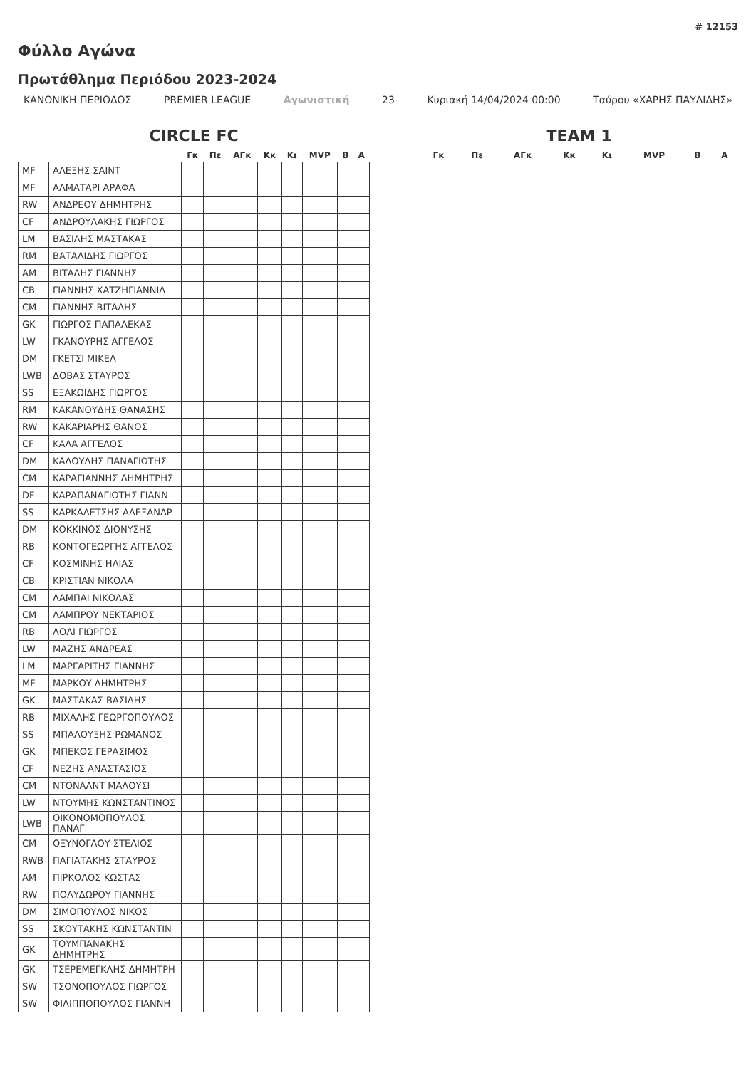# 12153
Φύλλο Αγώνα
Πρωτάθλημα Περιόδου 2023-2024
ΚΑΝΟΝΙΚΗ ΠΕΡΙΟΔΟΣ PREMIER LEAGUE Αγωνιστική 23 Κυριακή 14/04/2024 00:00 Ταύρου «ΧΑΡΗΣ ΠΑΥΛΙΔΗΣ»
CIRCLE FC
| | | Γκ | Πε | ΑΓκ | Κκ | Κι | MVP | Β | Α |
| --- | --- | --- | --- | --- | --- | --- | --- | --- | --- |
| MF | ΑΛΕΞΗΣ ΣΑΙΝΤ | | | | | | | | |
| MF | ΑΛΜΑΤΑΡΙ ΑΡΑΦΑ | | | | | | | | |
| RW | ΑΝΔΡΕΟΥ ΔΗΜΗΤΡΗΣ | | | | | | | | |
| CF | ΑΝΔΡΟΥΛΑΚΗΣ ΓΙΩΡΓΟΣ | | | | | | | | |
| LM | ΒΑΣΙΛΗΣ ΜΑΣΤΑΚΑΣ | | | | | | | | |
| RM | ΒΑΤΑΛΙΔΗΣ ΓΙΩΡΓΟΣ | | | | | | | | |
| AM | ΒΙΤΑΛΗΣ ΓΙΑΝΝΗΣ | | | | | | | | |
| CB | ΓΙΑΝΝΗΣ ΧΑΤΖΗΓΙΑΝΝΙΔ | | | | | | | | |
| CM | ΓΙΑΝΝΗΣ ΒΙΤΑΛΗΣ | | | | | | | | |
| GK | ΓΙΩΡΓΟΣ ΠΑΠΑΛΕΚΑΣ | | | | | | | | |
| LW | ΓΚΑΝΟΥΡΗΣ ΑΓΓΕΛΟΣ | | | | | | | | |
| DM | ΓΚΕΤΣΙ ΜΙΚΕΛ | | | | | | | | |
| LWB | ΔΟΒΑΣ ΣΤΑΥΡΟΣ | | | | | | | | |
| SS | ΕΞΑΚΩΙΔΗΣ ΓΙΩΡΓΟΣ | | | | | | | | |
| RM | ΚΑΚΑΝΟΥΔΗΣ ΘΑΝΑΣΗΣ | | | | | | | | |
| RW | ΚΑΚΑΡΙΑΡΗΣ ΘΑΝΟΣ | | | | | | | | |
| CF | ΚΑΛΑ ΑΓΓΕΛΟΣ | | | | | | | | |
| DM | ΚΑΛΟΥΔΗΣ ΠΑΝΑΓΙΩΤΗΣ | | | | | | | | |
| CM | ΚΑΡΑΓΙΑΝΝΗΣ ΔΗΜΗΤΡΗΣ | | | | | | | | |
| DF | ΚΑΡΑΠΑΝΑΓΙΩΤΗΣ ΓΙΑΝΝ | | | | | | | | |
| SS | ΚΑΡΚΑΛΕΤΣΗΣ ΑΛΕΞΑΝΔΡ | | | | | | | | |
| DM | ΚΟΚΚΙΝΟΣ ΔΙΟΝΥΣΗΣ | | | | | | | | |
| RB | ΚΟΝΤΟΓΕΩΡΓΗΣ ΑΓΓΕΛΟΣ | | | | | | | | |
| CF | ΚΟΣΜΙΝΗΣ ΗΛΙΑΣ | | | | | | | | |
| CB | ΚΡΙΣΤΙΑΝ ΝΙΚΟΛΑ | | | | | | | | |
| CM | ΛΑΜΠΑΙ ΝΙΚΟΛΑΣ | | | | | | | | |
| CM | ΛΑΜΠΡΟΥ ΝΕΚΤΑΡΙΟΣ | | | | | | | | |
| RB | ΛΟΛΙ ΓΙΩΡΓΟΣ | | | | | | | | |
| LW | ΜΑΖΗΣ ΑΝΔΡΕΑΣ | | | | | | | | |
| LM | ΜΑΡΓΑΡΙΤΗΣ ΓΙΑΝΝΗΣ | | | | | | | | |
| MF | ΜΑΡΚΟΥ ΔΗΜΗΤΡΗΣ | | | | | | | | |
| GK | ΜΑΣΤΑΚΑΣ ΒΑΣΙΛΗΣ | | | | | | | | |
| RB | ΜΙΧΑΛΗΣ ΓΕΩΡΓΟΠΟΥΛΟΣ | | | | | | | | |
| SS | ΜΠΑΛΟΥΞΗΣ ΡΩΜΑΝΟΣ | | | | | | | | |
| GK | ΜΠΕΚΟΣ ΓΕΡΑΣΙΜΟΣ | | | | | | | | |
| CF | ΝΕΖΗΣ ΑΝΑΣΤΑΣΙΟΣ | | | | | | | | |
| CM | ΝΤΟΝΑΛΝΤ ΜΑΛΟΥΣΙ | | | | | | | | |
| LW | ΝΤΟΥΜΗΣ ΚΩΝΣΤΑΝΤΙΝΟΣ | | | | | | | | |
| LWB | ΟΙΚΟΝΟΜΟΠΟΥΛΟΣ ΠΑΝΑΓ | | | | | | | | |
| CM | ΟΞΥΝΟΓΛΟΥ ΣΤΕΛΙΟΣ | | | | | | | | |
| RWB | ΠΑΓΙΑΤΑΚΗΣ ΣΤΑΥΡΟΣ | | | | | | | | |
| AM | ΠΙΡΚΟΛΟΣ ΚΩΣΤΑΣ | | | | | | | | |
| RW | ΠΟΛΥΔΩΡΟΥ ΓΙΑΝΝΗΣ | | | | | | | | |
| DM | ΣΙΜΟΠΟΥΛΟΣ ΝΙΚΟΣ | | | | | | | | |
| SS | ΣΚΟΥΤΑΚΗΣ ΚΩΝΣΤΑΝΤΙΝ | | | | | | | | |
| GK | ΤΟΥΜΠΑΝΑΚΗΣ ΔΗΜΗΤΡΗΣ | | | | | | | | |
| GK | ΤΣΕΡΕΜΕΓΚΛΗΣ ΔΗΜΗΤΡΗ | | | | | | | | |
| SW | ΤΣΟΝΟΠΟΥΛΟΣ ΓΙΩΡΓΟΣ | | | | | | | | |
| SW | ΦΙΛΙΠΠΟΠΟΥΛΟΣ ΓΙΑΝΝΗ | | | | | | | | |
TEAM 1
| Γκ | Πε | ΑΓκ | Κκ | Κι | MVP | Β | Α |
| --- | --- | --- | --- | --- | --- | --- | --- |